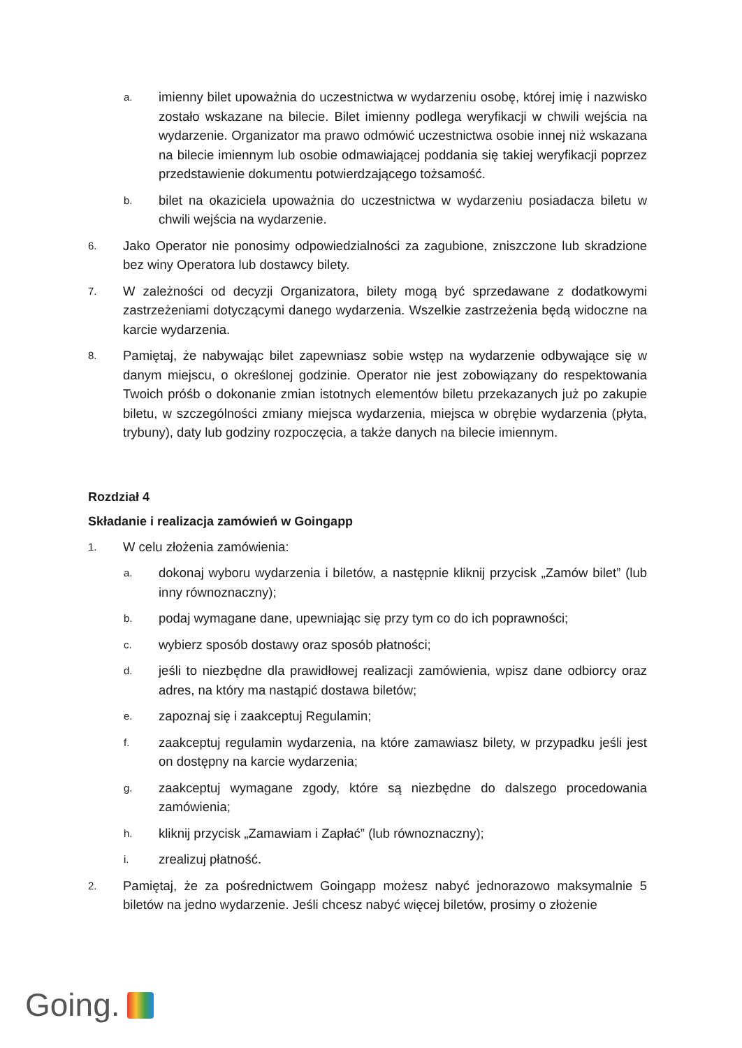a.
imienny bilet upoważnia do uczestnictwa w wydarzeniu osobę, której imię i nazwisko zostało wskazane na bilecie. Bilet imienny podlega weryfikacji w chwili wejścia na wydarzenie. Organizator ma prawo odmówić uczestnictwa osobie innej niż wskazana na bilecie imiennym lub osobie odmawiającej poddania się takiej weryfikacji poprzez przedstawienie dokumentu potwierdzającego tożsamość.
b.
bilet na okaziciela upoważnia do uczestnictwa w wydarzeniu posiadacza biletu w chwili wejścia na wydarzenie.
6.
Jako Operator nie ponosimy odpowiedzialności za zagubione, zniszczone lub skradzione bez winy Operatora lub dostawcy bilety.
7.
W zależności od decyzji Organizatora, bilety mogą być sprzedawane z dodatkowymi zastrzeżeniami dotyczącymi danego wydarzenia. Wszelkie zastrzeżenia będą widoczne na karcie wydarzenia.
8.
Pamiętaj, że nabywając bilet zapewniasz sobie wstęp na wydarzenie odbywające się w danym miejscu, o określonej godzinie. Operator nie jest zobowiązany do respektowania Twoich próśb o dokonanie zmian istotnych elementów biletu przekazanych już po zakupie biletu, w szczególności zmiany miejsca wydarzenia, miejsca w obrębie wydarzenia (płyta, trybuny), daty lub godziny rozpoczęcia, a także danych na bilecie imiennym.
Rozdział 4
Składanie i realizacja zamówień w Goingapp
1.
W celu złożenia zamówienia:
a.
dokonaj wyboru wydarzenia i biletów, a następnie kliknij przycisk „Zamów bilet” (lub inny równoznaczny);
b.
podaj wymagane dane, upewniając się przy tym co do ich poprawności;
c.
wybierz sposób dostawy oraz sposób płatności;
d.
jeśli to niezbędne dla prawidłowej realizacji zamówienia, wpisz dane odbiorcy oraz adres, na który ma nastąpić dostawa biletów;
e.
zapoznaj się i zaakceptuj Regulamin;
f.
zaakceptuj regulamin wydarzenia, na które zamawiasz bilety, w przypadku jeśli jest on dostępny na karcie wydarzenia;
g.
zaakceptuj wymagane zgody, które są niezbędne do dalszego procedowania zamówienia;
h.
kliknij przycisk „Zamawiam i Zapłać” (lub równoznaczny);
i.
zrealizuj płatność.
2.
Pamiętaj, że za pośrednictwem Goingapp możesz nabyć jednorazowo maksymalnie 5 biletów na jedno wydarzenie. Jeśli chcesz nabyć więcej biletów, prosimy o złożenie
Going.